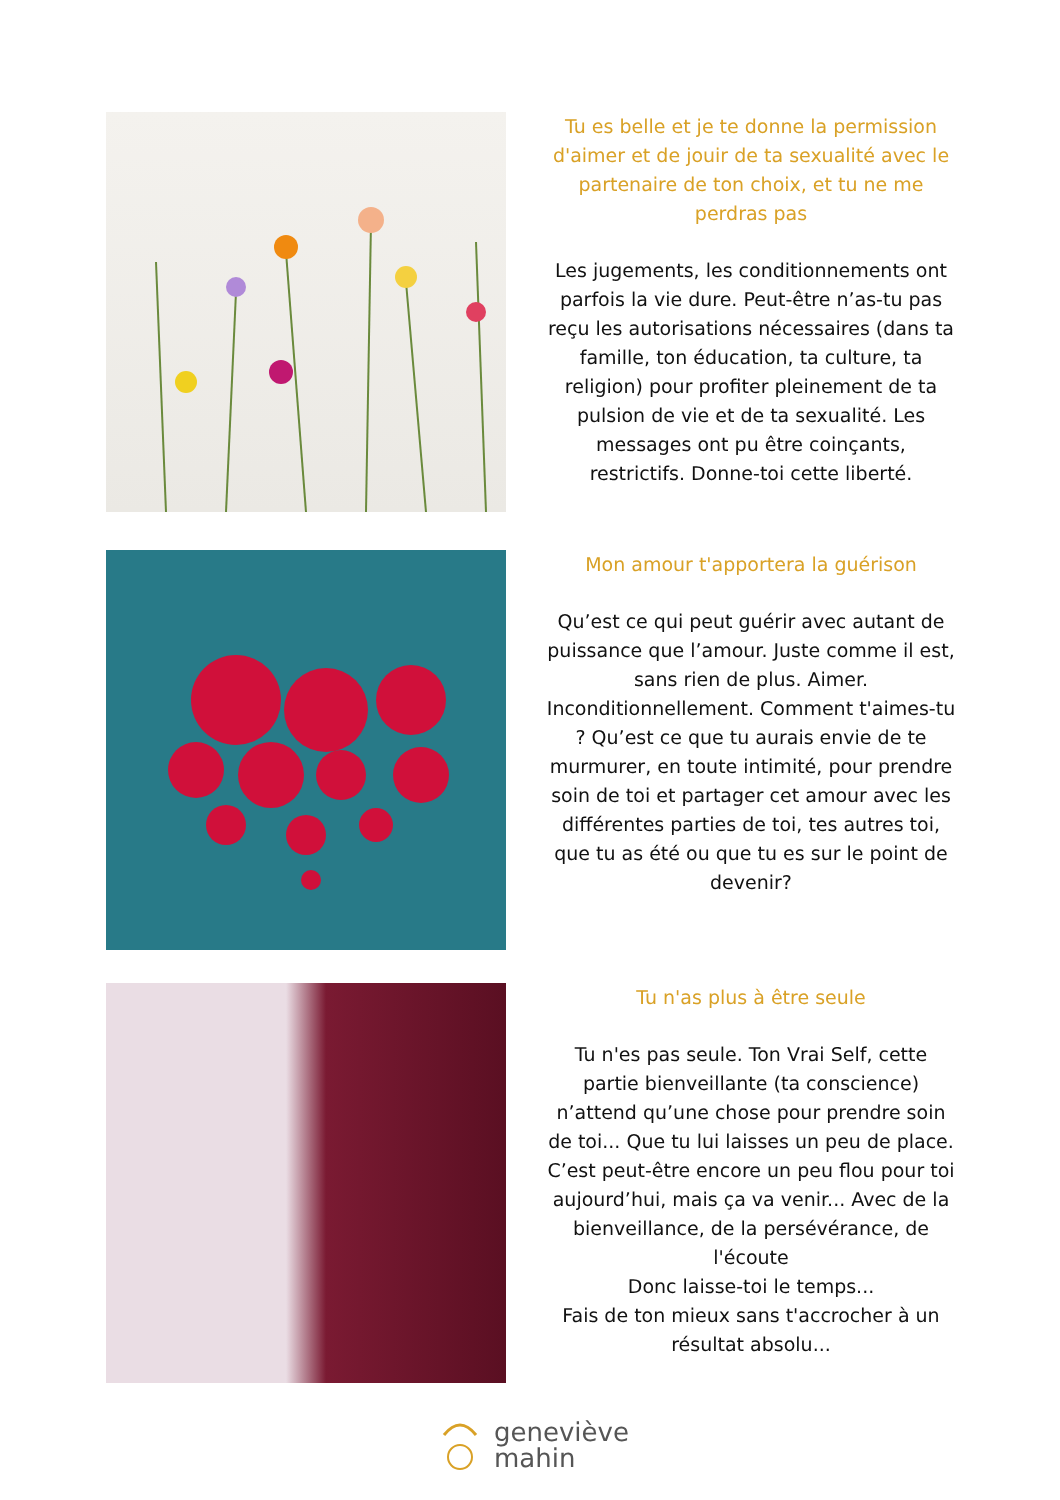Tu es belle et je te donne la permission d'aimer et de jouir de ta sexualité avec le partenaire de ton choix, et tu ne me perdras pas
Les jugements, les conditionnements ont parfois la vie dure. Peut-être n’as-tu pas reçu les autorisations nécessaires (dans ta famille, ton éducation, ta culture, ta religion) pour profiter pleinement de ta pulsion de vie et de ta sexualité. Les messages ont pu être coinçants, restrictifs. Donne-toi cette liberté.
Mon amour t'apportera la guérison
Qu’est ce qui peut guérir avec autant de puissance que l’amour. Juste comme il est, sans rien de plus. Aimer. Inconditionnellement. Comment t'aimes-tu ? Qu’est ce que tu aurais envie de te murmurer, en toute intimité, pour prendre soin de toi et partager cet amour avec les différentes parties de toi, tes autres toi, que tu as été ou que tu es sur le point de devenir?
Tu n'as plus à être seule
Tu n'es pas seule. Ton Vrai Self, cette partie bienveillante (ta conscience) n’attend qu’une chose pour prendre soin de toi... Que tu lui laisses un peu de place. C’est peut-être encore un peu flou pour toi aujourd’hui, mais ça va venir... Avec de la bienveillance, de la persévérance, de l'écoute
Donc laisse-toi le temps...
Fais de ton mieux sans t'accrocher à un résultat absolu...
geneviève
mahin